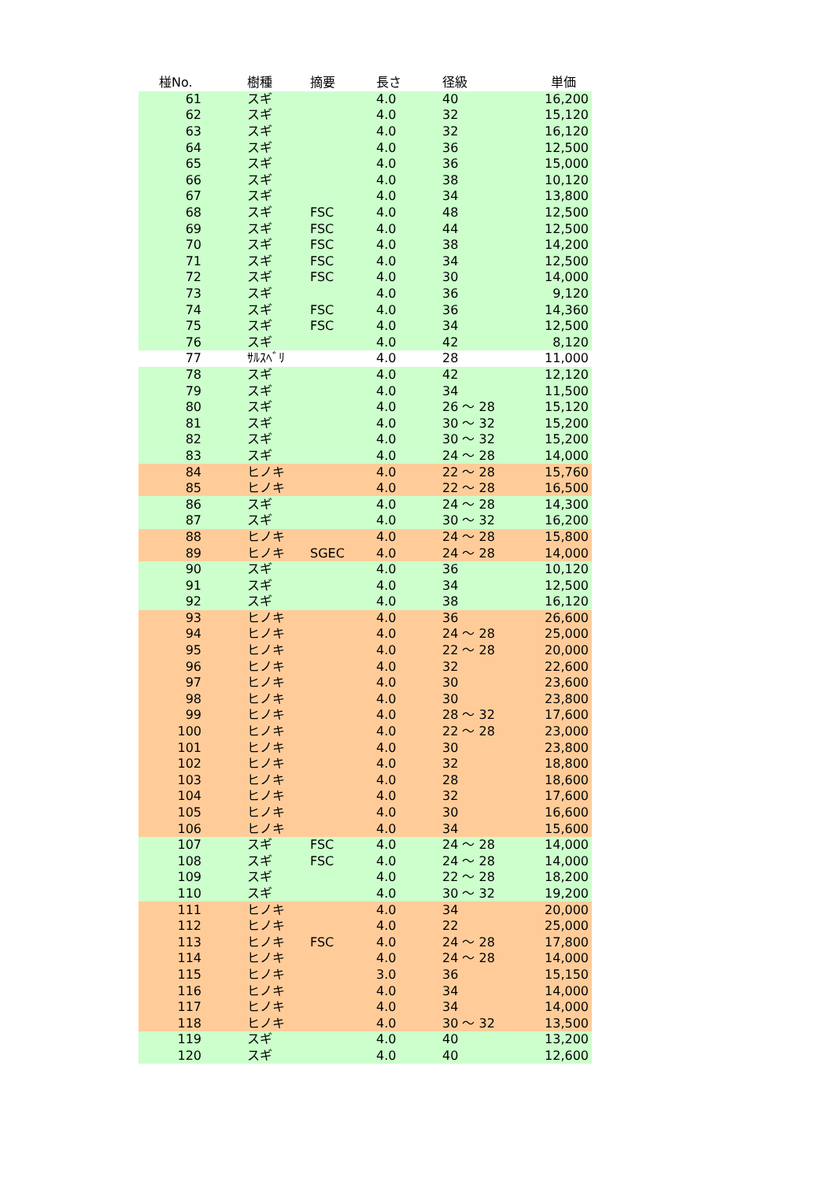| 椪No. | 樹種 | 摘要 | 長さ | 径級 | 単価 |
| --- | --- | --- | --- | --- | --- |
| 61 | スギ | | 4.0 | 40 | 16,200 |
| 62 | スギ | | 4.0 | 32 | 15,120 |
| 63 | スギ | | 4.0 | 32 | 16,120 |
| 64 | スギ | | 4.0 | 36 | 12,500 |
| 65 | スギ | | 4.0 | 36 | 15,000 |
| 66 | スギ | | 4.0 | 38 | 10,120 |
| 67 | スギ | | 4.0 | 34 | 13,800 |
| 68 | スギ | FSC | 4.0 | 48 | 12,500 |
| 69 | スギ | FSC | 4.0 | 44 | 12,500 |
| 70 | スギ | FSC | 4.0 | 38 | 14,200 |
| 71 | スギ | FSC | 4.0 | 34 | 12,500 |
| 72 | スギ | FSC | 4.0 | 30 | 14,000 |
| 73 | スギ | | 4.0 | 36 | 9,120 |
| 74 | スギ | FSC | 4.0 | 36 | 14,360 |
| 75 | スギ | FSC | 4.0 | 34 | 12,500 |
| 76 | スギ | | 4.0 | 42 | 8,120 |
| 77 | ｻﾙｽﾍﾞﾘ | | 4.0 | 28 | 11,000 |
| 78 | スギ | | 4.0 | 42 | 12,120 |
| 79 | スギ | | 4.0 | 34 | 11,500 |
| 80 | スギ | | 4.0 | 26 ～ 28 | 15,120 |
| 81 | スギ | | 4.0 | 30 ～ 32 | 15,200 |
| 82 | スギ | | 4.0 | 30 ～ 32 | 15,200 |
| 83 | スギ | | 4.0 | 24 ～ 28 | 14,000 |
| 84 | ヒノキ | | 4.0 | 22 ～ 28 | 15,760 |
| 85 | ヒノキ | | 4.0 | 22 ～ 28 | 16,500 |
| 86 | スギ | | 4.0 | 24 ～ 28 | 14,300 |
| 87 | スギ | | 4.0 | 30 ～ 32 | 16,200 |
| 88 | ヒノキ | | 4.0 | 24 ～ 28 | 15,800 |
| 89 | ヒノキ | SGEC | 4.0 | 24 ～ 28 | 14,000 |
| 90 | スギ | | 4.0 | 36 | 10,120 |
| 91 | スギ | | 4.0 | 34 | 12,500 |
| 92 | スギ | | 4.0 | 38 | 16,120 |
| 93 | ヒノキ | | 4.0 | 36 | 26,600 |
| 94 | ヒノキ | | 4.0 | 24 ～ 28 | 25,000 |
| 95 | ヒノキ | | 4.0 | 22 ～ 28 | 20,000 |
| 96 | ヒノキ | | 4.0 | 32 | 22,600 |
| 97 | ヒノキ | | 4.0 | 30 | 23,600 |
| 98 | ヒノキ | | 4.0 | 30 | 23,800 |
| 99 | ヒノキ | | 4.0 | 28 ～ 32 | 17,600 |
| 100 | ヒノキ | | 4.0 | 22 ～ 28 | 23,000 |
| 101 | ヒノキ | | 4.0 | 30 | 23,800 |
| 102 | ヒノキ | | 4.0 | 32 | 18,800 |
| 103 | ヒノキ | | 4.0 | 28 | 18,600 |
| 104 | ヒノキ | | 4.0 | 32 | 17,600 |
| 105 | ヒノキ | | 4.0 | 30 | 16,600 |
| 106 | ヒノキ | | 4.0 | 34 | 15,600 |
| 107 | スギ | FSC | 4.0 | 24 ～ 28 | 14,000 |
| 108 | スギ | FSC | 4.0 | 24 ～ 28 | 14,000 |
| 109 | スギ | | 4.0 | 22 ～ 28 | 18,200 |
| 110 | スギ | | 4.0 | 30 ～ 32 | 19,200 |
| 111 | ヒノキ | | 4.0 | 34 | 20,000 |
| 112 | ヒノキ | | 4.0 | 22 | 25,000 |
| 113 | ヒノキ | FSC | 4.0 | 24 ～ 28 | 17,800 |
| 114 | ヒノキ | | 4.0 | 24 ～ 28 | 14,000 |
| 115 | ヒノキ | | 3.0 | 36 | 15,150 |
| 116 | ヒノキ | | 4.0 | 34 | 14,000 |
| 117 | ヒノキ | | 4.0 | 34 | 14,000 |
| 118 | ヒノキ | | 4.0 | 30 ～ 32 | 13,500 |
| 119 | スギ | | 4.0 | 40 | 13,200 |
| 120 | スギ | | 4.0 | 40 | 12,600 |